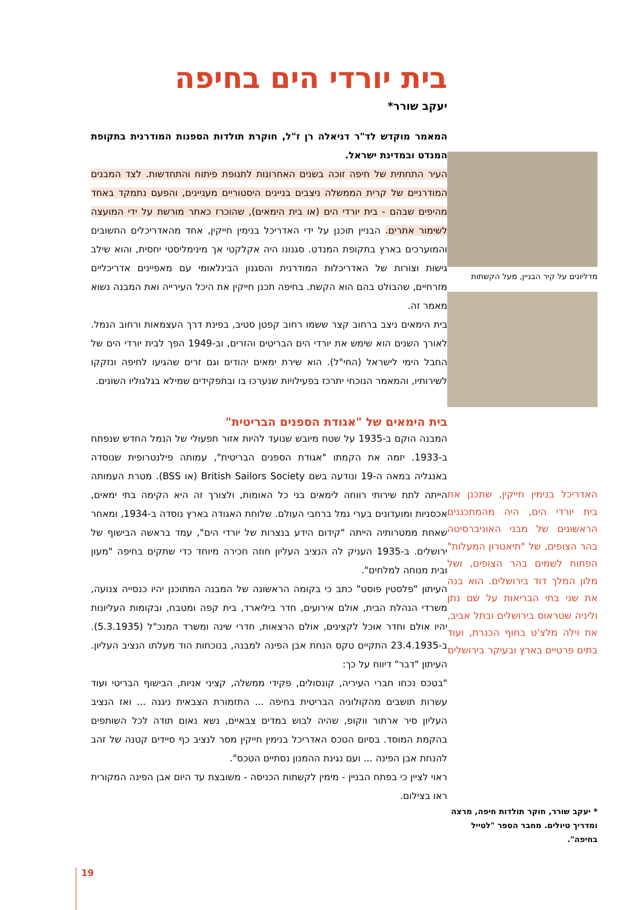בית יורדי הים בחיפה
יעקב שורר*
המאמר מוקדש לד"ר דניאלה רן ז"ל, חוקרת תולדות הספנות המודרנית בתקופת המנדט ובמדינת ישראל.
העיר התחתית של חיפה זוכה בשנים האחרונות לתנופת פיתוח והתחדשות. לצד המבנים המודרניים של קרית הממשלה ניצבים בניינים היסטוריים מעניינים, והפעם נתמקד באחד מהיפים שבהם - בית יורדי הים (או בית הימאים), שהוכרז כאתר מורשת על ידי המועצה לשימור אתרים. הבניין תוכנן על ידי האדריכל בנימין חייקין, אחד מהאדריכלים החשובים והמוערכים בארץ בתקופת המנדט. סגנונו היה אקלקטי אך מינימליסטי יחסית, והוא שילב גישות וצורות של האדריכלות המודרנית והסגנון הבינלאומי עם מאפיינים אדריכליים מזרחיים, שהבולט בהם הוא הקשת. בחיפה תכנן חייקין את היכל העירייה ואת המבנה נשוא מאמר זה.
בית הימאים ניצב ברחוב קצר ששמו רחוב קפטן סטיב, בפינת דרך העצמאות ורחוב הנמל. לאורך השנים הוא שימש את יורדי הים הבריטים והזרים, וב-1949 הפך לבית יורדי הים של החבל הימי לישראל (החי"ל). הוא שירת ימאים יהודים וגם זרים שהגיעו לחיפה ונזקקו לשירותיו, והמאמר הנוכחי יתרכז בפעילויות שנערכו בו ובתפקידים שמילא בגלגוליו השונים.
בית הימאים של "אגודת הספנים הבריטית"
המבנה הוקם ב-1935 על שטח מיובש שנועד להיות אזור תפעולי של הנמל החדש שנפתח ב-1933. יזמה את הקמתו "אגודת הספנים הבריטית", עמותה פילנטרופית שנוסדה באנגליה במאה ה-19 ונודעה בשם British Sailors Society (או BSS). מטרת העמותה הייתה לתת שירותי רווחה לימאים בני כל האומות, ולצורך זה היא הקימה בתי ימאים, אכסניות ומועדונים בערי נמל ברחבי העולם. שלוחת האגודה בארץ נוסדה ב-1934, ומאחר שאחת ממטרותיה הייתה "קידום הידע בנצרות של יורדי הים", עמד בראשה הבישוף של ירושלים. ב-1935 העניק לה הנציב העליון חוזה חכירה מיוחד כדי שתקים בחיפה "מעון ובית מנוחה למלחים".
העיתון "פלסטין פוסט" כתב כי בקומה הראשונה של המבנה המתוכנן יהיו כנסייה צנועה, משרדי הנהלת הבית, אולם אירועים, חדר ביליארד, בית קפה ומטבח, ובקומות העליונות יהיו אולם וחדר אוכל לקצינים, אולם הרצאות, חדרי שינה ומשרד המנכ"ל (5.3.1935). ב-23.4.1935 התקיים טקס הנחת אבן הפינה למבנה, בנוכחות הוד מעלתו הנציב העליון. העיתון "דבר" דיווח על כך:
"בטכס נכחו חברי העיריה, קונסולים, פקידי ממשלה, קציני אניות, הבישוף הבריטי ועוד עשרות תושבים מהקולוניה הבריטית בחיפה ... התזמורת הצבאית ניגנה ... ואז הנציב העליון סיר ארתור ווקופ, שהיה לבוש במדים צבאיים, נשא נאום תודה לכל השותפים בהקמת המוסד. בסיום הטכס האדריכל בנימין חייקין מסר לנציב כף סיידים קטנה של זהב להנחת אבן הפינה ... ועם נגינת ההמנון נסתיים הטכס".
ראוי לציין כי בפתח הבניין - מימין לקשתות הכניסה - משובצת עד היום אבן הפינה המקורית ראו בצילום.
מדליונים על קיר הבניין, מעל הקשתות
האדריכל בנימין חייקין, שתכנן את בית יורדי הים, היה מהמתכננים הראשונים של מבני האוניברסיטה בהר הצופים, של "תיאטרון המעלות" הפתוח לשמים בהר הצופים, ושל מלון המלך דוד בירושלים. הוא בנה את שני בתי הבריאות על שם נתן וליניה שטראוס בירושלים ובתל אביב, את וילה מלצ'ט בחוף הכנרת, ועוד בתים פרטיים בארץ ובעיקר בירושלים
* יעקב שורר, חוקר תולדות חיפה, מרצה ומדריך טיולים. מחבר הספר "לטייל בחיפה".
19